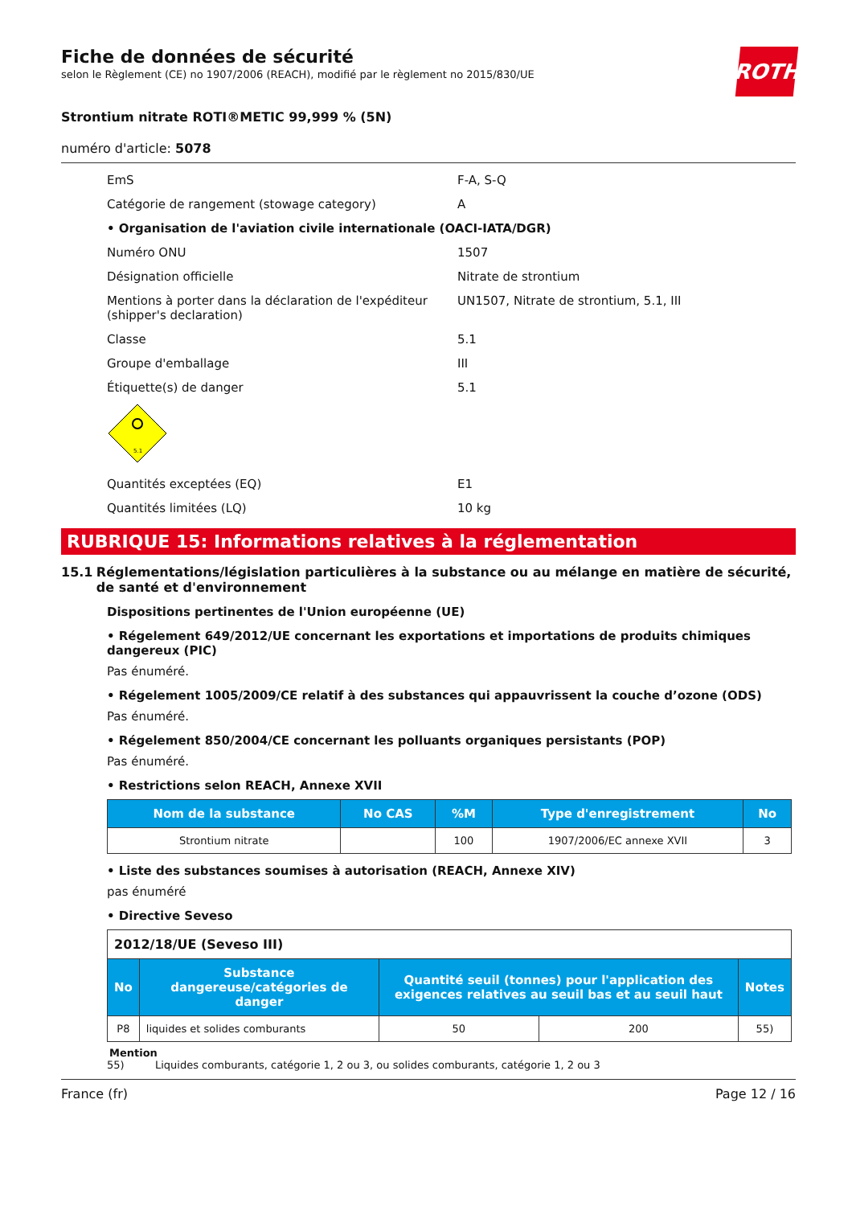Fiche de données de sécurité
selon le Règlement (CE) no 1907/2006 (REACH), modifié par le règlement no 2015/830/UE
ROTH
Strontium nitrate ROTI®METIC 99,999 % (5N)
numéro d'article: 5078
EmS F-A, S-Q
Catégorie de rangement (stowage category) A
• Organisation de l'aviation civile internationale (OACI-IATA/DGR)
Numéro ONU 1507
Désignation officielle Nitrate de strontium
Mentions à porter dans la déclaration de l'expéditeur (shipper's declaration)
UN1507, Nitrate de strontium, 5.1, III
Classe 5.1
Groupe d'emballage III
Étiquette(s) de danger 5.1
5.1
Quantités exceptées (EQ) E1
Quantités limitées (LQ) 10 kg
RUBRIQUE 15: Informations relatives à la réglementation
15.1 Réglementations/législation particulières à la substance ou au mélange en matière de sécurité, de santé et d'environnement
Dispositions pertinentes de l'Union européenne (UE)
• Régelement 649/2012/UE concernant les exportations et importations de produits chimiques dangereux (PIC)
Pas énuméré.
• Régelement 1005/2009/CE relatif à des substances qui appauvrissent la couche d’ozone (ODS)
Pas énuméré.
• Régelement 850/2004/CE concernant les polluants organiques persistants (POP)
Pas énuméré.
• Restrictions selon REACH, Annexe XVII
| Nom de la substance | No CAS | %M | Type d'enregistrement | No |
| --- | --- | --- | --- | --- |
| Strontium nitrate | | 100 | 1907/2006/EC annexe XVII | 3 |
• Liste des substances soumises à autorisation (REACH, Annexe XIV)
pas énuméré
• Directive Seveso
| 2012/18/UE (Seveso III) | | | | |
| No | Substance dangereuse/catégories de danger | Quantité seuil (tonnes) pour l'application des exigences relatives au seuil bas et au seuil haut | | Notes |
| P8 | liquides et solides comburants | 50 | 200 | 55) |
Mention
55) Liquides comburants, catégorie 1, 2 ou 3, ou solides comburants, catégorie 1, 2 ou 3
France (fr) Page 12 / 16